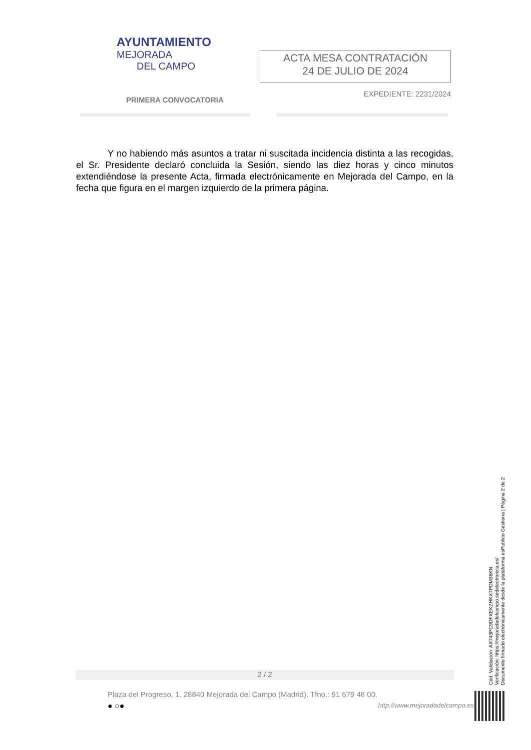AYUNTAMIENTO
MEJORADA
DEL CAMPO
ACTA MESA CONTRATACIÓN
24 DE JULIO DE 2024
PRIMERA CONVOCATORIA EXPEDIENTE: 2231/2024
Y no habiendo más asuntos a tratar ni suscitada incidencia distinta a las recogidas, el Sr. Presidente declaró concluida la Sesión, siendo las diez horas y cinco minutos extendiéndose la presente Acta, firmada electrónicamente en Mejorada del Campo, en la fecha que figura en el margen izquierdo de la primera página.
2 / 2
Plaza del Progreso, 1. 28840 Mejorada del Campo (Madrid). Tfno.: 91 679 48 00.
● ○●
http://www.mejoradadelcampo.es
Cód. Validación: AX743PC9DFXEKZHKX7PDM36KN
Verificación: https://mejoradadelcampo.sedelectronica.es/
Documento firmado electrónicamente desde la plataforma esPublico Gestiona | Página 2 de 2